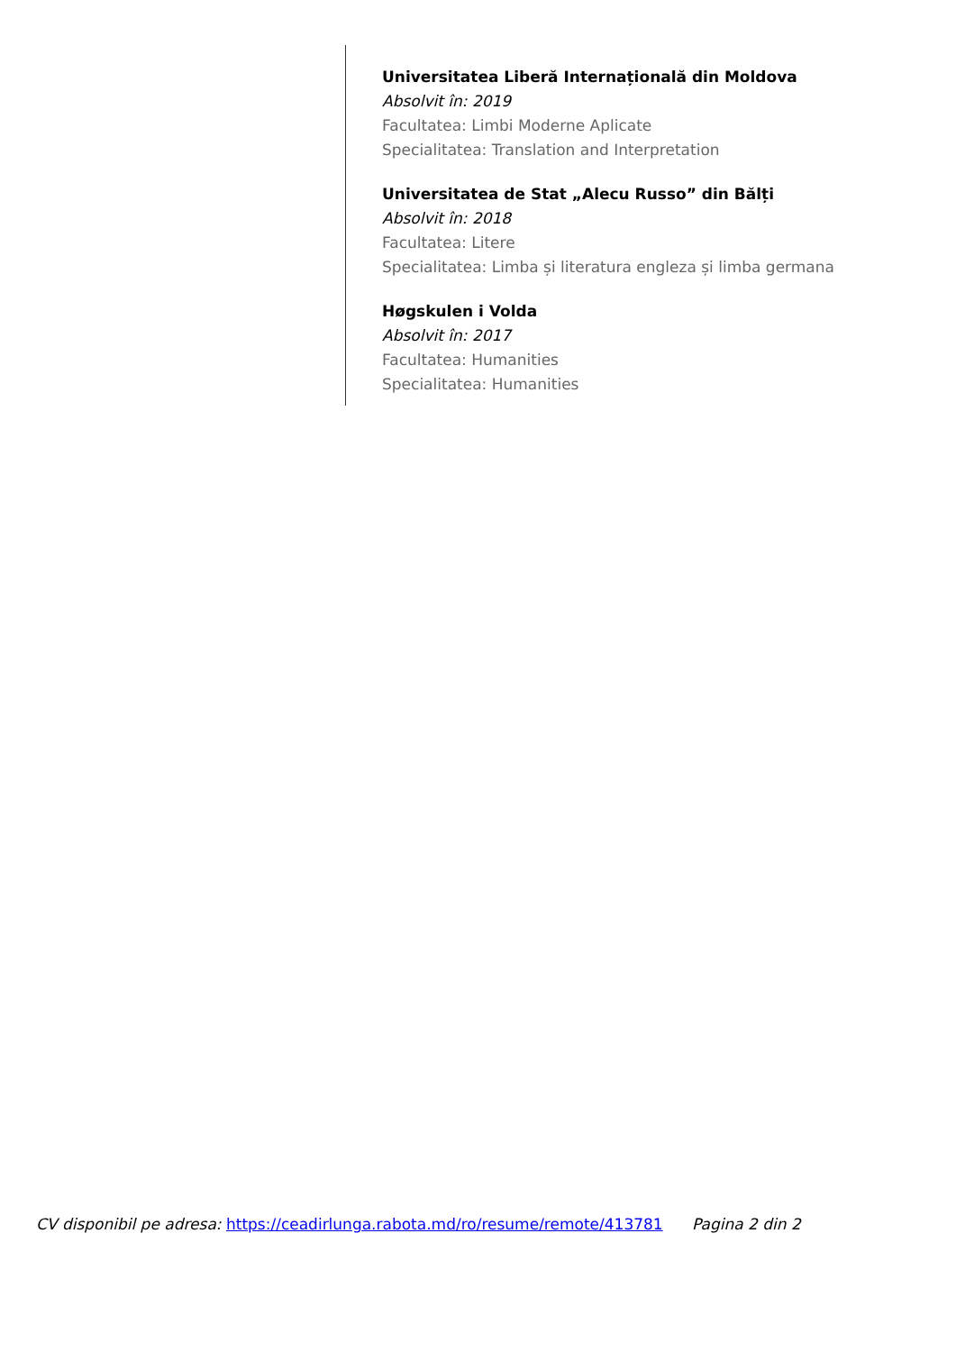Universitatea Liberă Internațională din Moldova
Absolvit în: 2019
Facultatea: Limbi Moderne Aplicate
Specialitatea: Translation and Interpretation
Universitatea de Stat „Alecu Russo” din Bălți
Absolvit în: 2018
Facultatea: Litere
Specialitatea: Limba și literatura engleza și limba germana
Høgskulen i Volda
Absolvit în: 2017
Facultatea: Humanities
Specialitatea: Humanities
CV disponibil pe adresa: https://ceadirlunga.rabota.md/ro/resume/remote/413781 Pagina 2 din 2